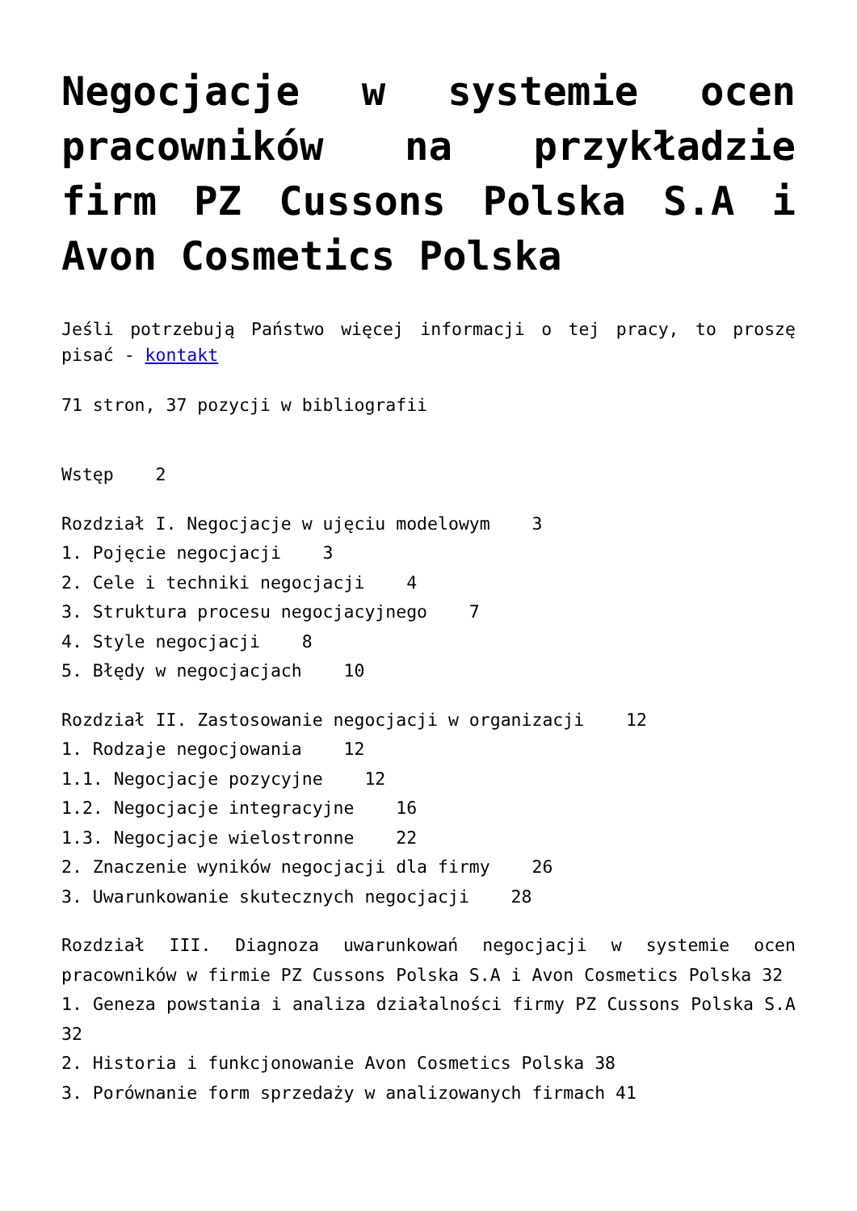Negocjacje w systemie ocen pracowników na przykładzie firm PZ Cussons Polska S.A i Avon Cosmetics Polska
Jeśli potrzebują Państwo więcej informacji o tej pracy, to proszę pisać - kontakt
71 stron, 37 pozycji w bibliografii
Wstęp 2
Rozdział I. Negocjacje w ujęciu modelowym 3 1. Pojęcie negocjacji 3 2. Cele i techniki negocjacji 4 3. Struktura procesu negocjacyjnego 7 4. Style negocjacji 8 5. Błędy w negocjacjach 10
Rozdział II. Zastosowanie negocjacji w organizacji 12 1. Rodzaje negocjowania 12 1.1. Negocjacje pozycyjne 12 1.2. Negocjacje integracyjne 16 1.3. Negocjacje wielostronne 22 2. Znaczenie wyników negocjacji dla firmy 26 3. Uwarunkowanie skutecznych negocjacji 28
Rozdział III. Diagnoza uwarunkowań negocjacji w systemie ocen pracowników w firmie PZ Cussons Polska S.A i Avon Cosmetics Polska 32
1. Geneza powstania i analiza działalności firmy PZ Cussons Polska S.A 32
2. Historia i funkcjonowanie Avon Cosmetics Polska 38
3. Porównanie form sprzedaży w analizowanych firmach 41